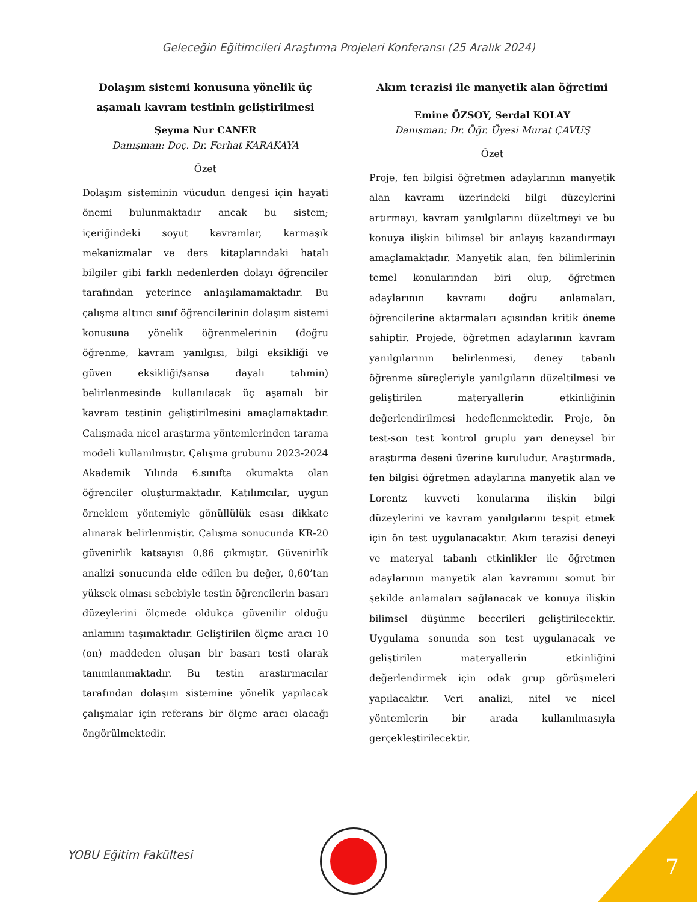Geleceğin Eğitimcileri Araştırma Projeleri Konferansı (25 Aralık 2024)
Dolaşım sistemi konusuna yönelik üç aşamalı kavram testinin geliştirilmesi
Şeyma Nur CANER
Danışman: Doç. Dr. Ferhat KARAKAYA
Özet
Dolaşım sisteminin vücudun dengesi için hayati önemi bulunmaktadır ancak bu sistem; içeriğindeki soyut kavramlar, karmaşık mekanizmalar ve ders kitaplarındaki hatalı bilgiler gibi farklı nedenlerden dolayı öğrenciler tarafından yeterince anlaşılamamaktadır. Bu çalışma altıncı sınıf öğrencilerinin dolaşım sistemi konusuna yönelik öğrenmelerinin (doğru öğrenme, kavram yanılgısı, bilgi eksikliği ve güven eksikliği/şansa dayalı tahmin) belirlenmesinde kullanılacak üç aşamalı bir kavram testinin geliştirilmesini amaçlamaktadır. Çalışmada nicel araştırma yöntemlerinden tarama modeli kullanılmıştır. Çalışma grubunu 2023-2024 Akademik Yılında 6.sınıfta okumakta olan öğrenciler oluşturmaktadır. Katılımcılar, uygun örneklem yöntemiyle gönüllülük esası dikkate alınarak belirlenmiştir. Çalışma sonucunda KR-20 güvenirlik katsayısı 0,86 çıkmıştır. Güvenirlik analizi sonucunda elde edilen bu değer, 0,60’tan yüksek olması sebebiyle testin öğrencilerin başarı düzeylerini ölçmede oldukça güvenilir olduğu anlamını taşımaktadır. Geliştirilen ölçme aracı 10 (on) maddeden oluşan bir başarı testi olarak tanımlanmaktadır. Bu testin araştırmacılar tarafından dolaşım sistemine yönelik yapılacak çalışmalar için referans bir ölçme aracı olacağı öngörülmektedir.
Akım terazisi ile manyetik alan öğretimi
Emine ÖZSOY, Serdal KOLAY
Danışman: Dr. Öğr. Üyesi Murat ÇAVUŞ
Özet
Proje, fen bilgisi öğretmen adaylarının manyetik alan kavramı üzerindeki bilgi düzeylerini artırmayı, kavram yanılgılarını düzeltmeyi ve bu konuya ilişkin bilimsel bir anlayış kazandırmayı amaçlamaktadır. Manyetik alan, fen bilimlerinin temel konularından biri olup, öğretmen adaylarının kavramı doğru anlamaları, öğrencilerine aktarmaları açısından kritik öneme sahiptir. Projede, öğretmen adaylarının kavram yanılgılarının belirlenmesi, deney tabanlı öğrenme süreçleriyle yanılgıların düzeltilmesi ve geliştirilen materyallerin etkinliğinin değerlendirilmesi hedeflenmektedir. Proje, ön test-son test kontrol gruplu yarı deneysel bir araştırma deseni üzerine kuruludur. Araştırmada, fen bilgisi öğretmen adaylarına manyetik alan ve Lorentz kuvveti konularına ilişkin bilgi düzeylerini ve kavram yanılgılarını tespit etmek için ön test uygulanacaktır. Akım terazisi deneyi ve materyal tabanlı etkinlikler ile öğretmen adaylarının manyetik alan kavramını somut bir şekilde anlamaları sağlanacak ve konuya ilişkin bilimsel düşünme becerileri geliştirilecektir. Uygulama sonunda son test uygulanacak ve geliştirilen materyallerin etkinliğini değerlendirmek için odak grup görüşmeleri yapılacaktır. Veri analizi, nitel ve nicel yöntemlerin bir arada kullanılmasıyla gerçekleştirilecektir.
YOBU Eğitim Fakültesi 7